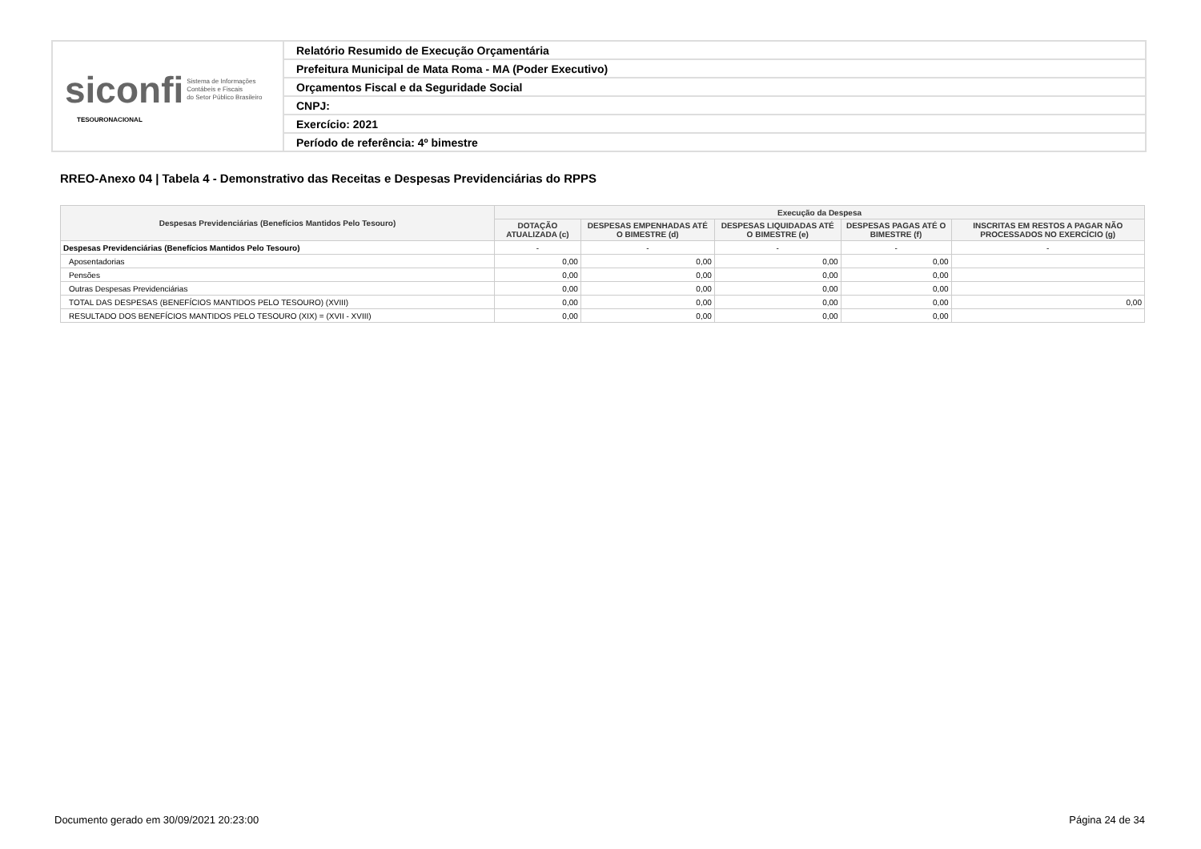| siconfi Sistema de Informações Contábeis e Fiscais do Setor Público Brasileiro TESOURONACIONAL | Relatório Resumido de Execução Orçamentária |
| | Prefeitura Municipal de Mata Roma - MA (Poder Executivo) |
| | Orçamentos Fiscal e da Seguridade Social |
| | CNPJ: |
| | Exercício: 2021 |
| | Período de referência: 4º bimestre |
RREO-Anexo 04 | Tabela 4 - Demonstrativo das Receitas e Despesas Previdenciárias do RPPS
| Despesas Previdenciárias (Benefícios Mantidos Pelo Tesouro) | Execução da Despesa | | | | |
| --- | --- | --- | --- | --- | --- |
| | DOTAÇÃO ATUALIZADA (c) | DESPESAS EMPENHADAS ATÉ O BIMESTRE (d) | DESPESAS LIQUIDADAS ATÉ O BIMESTRE (e) | DESPESAS PAGAS ATÉ O BIMESTRE (f) | INSCRITAS EM RESTOS A PAGAR NÃO PROCESSADOS NO EXERCÍCIO (g) |
| Despesas Previdenciárias (Benefícios Mantidos Pelo Tesouro) | - | - | - | - | - |
| Aposentadorias | 0,00 | 0,00 | 0,00 | 0,00 | |
| Pensões | 0,00 | 0,00 | 0,00 | 0,00 | |
| Outras Despesas Previdenciárias | 0,00 | 0,00 | 0,00 | 0,00 | |
| TOTAL DAS DESPESAS (BENEFÍCIOS MANTIDOS PELO TESOURO) (XVIII) | 0,00 | 0,00 | 0,00 | 0,00 | 0,00 |
| RESULTADO DOS BENEFÍCIOS MANTIDOS PELO TESOURO (XIX) = (XVII - XVIII) | 0,00 | 0,00 | 0,00 | 0,00 | |
Documento gerado em 30/09/2021 20:23:00
Página 24 de 34